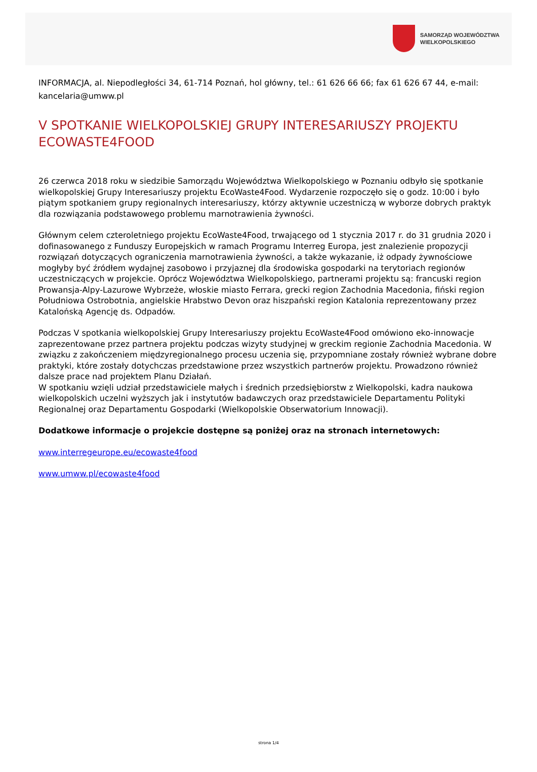SAMORZĄD WOJEWÓDZTWA
WIELKOPOLSKIEGO
INFORMACJA, al. Niepodległości 34, 61-714 Poznań, hol główny, tel.: 61 626 66 66; fax 61 626 67 44, e-mail: kancelaria@umww.pl
V SPOTKANIE WIELKOPOLSKIEJ GRUPY INTERESARIUSZY PROJEKTU ECOWASTE4FOOD
26 czerwca 2018 roku w siedzibie Samorządu Województwa Wielkopolskiego w Poznaniu odbyło się spotkanie wielkopolskiej Grupy Interesariuszy projektu EcoWaste4Food. Wydarzenie rozpoczęło się o godz. 10:00 i było piątym spotkaniem grupy regionalnych interesariuszy, którzy aktywnie uczestniczą w wyborze dobrych praktyk dla rozwiązania podstawowego problemu marnotrawienia żywności.
Głównym celem czteroletniego projektu EcoWaste4Food, trwającego od 1 stycznia 2017 r. do 31 grudnia 2020 i dofinasowanego z Funduszy Europejskich w ramach Programu Interreg Europa, jest znalezienie propozycji rozwiązań dotyczących ograniczenia marnotrawienia żywności, a także wykazanie, iż odpady żywnościowe mogłyby być źródłem wydajnej zasobowo i przyjaznej dla środowiska gospodarki na terytoriach regionów uczestniczących w projekcie. Oprócz Województwa Wielkopolskiego, partnerami projektu są: francuski region Prowansja-Alpy-Lazurowe Wybrzeże, włoskie miasto Ferrara, grecki region Zachodnia Macedonia, fiński region Południowa Ostrobotnia, angielskie Hrabstwo Devon oraz hiszpański region Katalonia reprezentowany przez Katalońską Agencję ds. Odpadów.
Podczas V spotkania wielkopolskiej Grupy Interesariuszy projektu EcoWaste4Food omówiono eko-innowacje zaprezentowane przez partnera projektu podczas wizyty studyjnej w greckim regionie Zachodnia Macedonia. W związku z zakończeniem międzyregionalnego procesu uczenia się, przypomniane zostały również wybrane dobre praktyki, które zostały dotychczas przedstawione przez wszystkich partnerów projektu. Prowadzono również dalsze prace nad projektem Planu Działań.
W spotkaniu wzięli udział przedstawiciele małych i średnich przedsiębiorstw z Wielkopolski, kadra naukowa wielkopolskich uczelni wyższych jak i instytutów badawczych oraz przedstawiciele Departamentu Polityki Regionalnej oraz Departamentu Gospodarki (Wielkopolskie Obserwatorium Innowacji).
Dodatkowe informacje o projekcie dostępne są poniżej oraz na stronach internetowych:
www.interregeurope.eu/ecowaste4food
www.umww.pl/ecowaste4food
strona 1/4